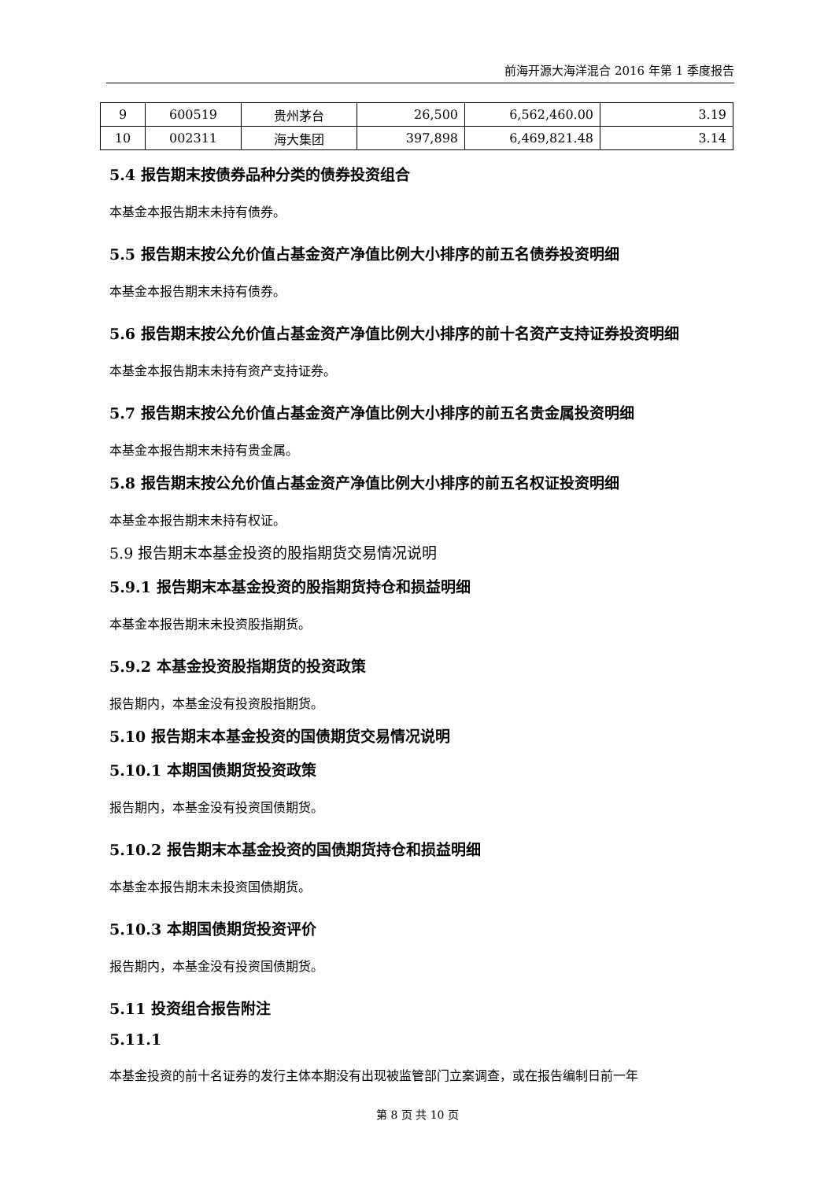前海开源大海洋混合 2016 年第 1 季度报告
| 9 | 600519 | 贵州茅台 | 26,500 | 6,562,460.00 | 3.19 |
| 10 | 002311 | 海大集团 | 397,898 | 6,469,821.48 | 3.14 |
5.4 报告期末按债券品种分类的债券投资组合
本基金本报告期末未持有债券。
5.5 报告期末按公允价值占基金资产净值比例大小排序的前五名债券投资明细
本基金本报告期末未持有债券。
5.6 报告期末按公允价值占基金资产净值比例大小排序的前十名资产支持证券投资明细
本基金本报告期末未持有资产支持证券。
5.7 报告期末按公允价值占基金资产净值比例大小排序的前五名贵金属投资明细
本基金本报告期末未持有贵金属。
5.8 报告期末按公允价值占基金资产净值比例大小排序的前五名权证投资明细
本基金本报告期末未持有权证。
5.9 报告期末本基金投资的股指期货交易情况说明
5.9.1 报告期末本基金投资的股指期货持仓和损益明细
本基金本报告期末未投资股指期货。
5.9.2 本基金投资股指期货的投资政策
报告期内，本基金没有投资股指期货。
5.10 报告期末本基金投资的国债期货交易情况说明
5.10.1 本期国债期货投资政策
报告期内，本基金没有投资国债期货。
5.10.2 报告期末本基金投资的国债期货持仓和损益明细
本基金本报告期末未投资国债期货。
5.10.3 本期国债期货投资评价
报告期内，本基金没有投资国债期货。
5.11 投资组合报告附注
5.11.1
本基金投资的前十名证券的发行主体本期没有出现被监管部门立案调查，或在报告编制日前一年
第 8 页 共 10 页